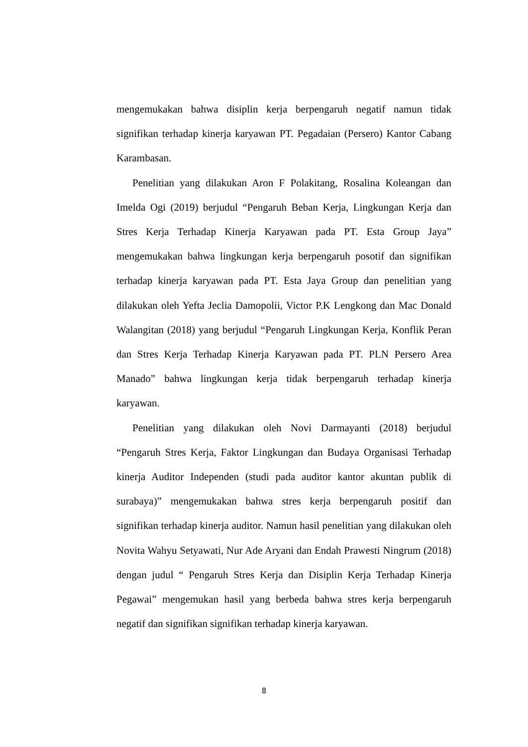mengemukakan bahwa disiplin kerja berpengaruh negatif namun tidak signifikan terhadap kinerja karyawan PT. Pegadaian (Persero) Kantor Cabang Karambasan.
Penelitian yang dilakukan Aron F Polakitang, Rosalina Koleangan dan Imelda Ogi (2019) berjudul “Pengaruh Beban Kerja, Lingkungan Kerja dan Stres Kerja Terhadap Kinerja Karyawan pada PT. Esta Group Jaya” mengemukakan bahwa lingkungan kerja berpengaruh posotif dan signifikan terhadap kinerja karyawan pada PT. Esta Jaya Group dan penelitian yang dilakukan oleh Yefta Jeclia Damopolii, Victor P.K Lengkong dan Mac Donald Walangitan (2018) yang berjudul “Pengaruh Lingkungan Kerja, Konflik Peran dan Stres Kerja Terhadap Kinerja Karyawan pada PT. PLN Persero Area Manado” bahwa lingkungan kerja tidak berpengaruh terhadap kinerja karyawan.
Penelitian yang dilakukan oleh Novi Darmayanti (2018) berjudul “Pengaruh Stres Kerja, Faktor Lingkungan dan Budaya Organisasi Terhadap kinerja Auditor Independen (studi pada auditor kantor akuntan publik di surabaya)” mengemukakan bahwa stres kerja berpengaruh positif dan signifikan terhadap kinerja auditor. Namun hasil penelitian yang dilakukan oleh Novita Wahyu Setyawati, Nur Ade Aryani dan Endah Prawesti Ningrum (2018) dengan judul “ Pengaruh Stres Kerja dan Disiplin Kerja Terhadap Kinerja Pegawai” mengemukan hasil yang berbeda bahwa stres kerja berpengaruh negatif dan signifikan signifikan terhadap kinerja karyawan.
8